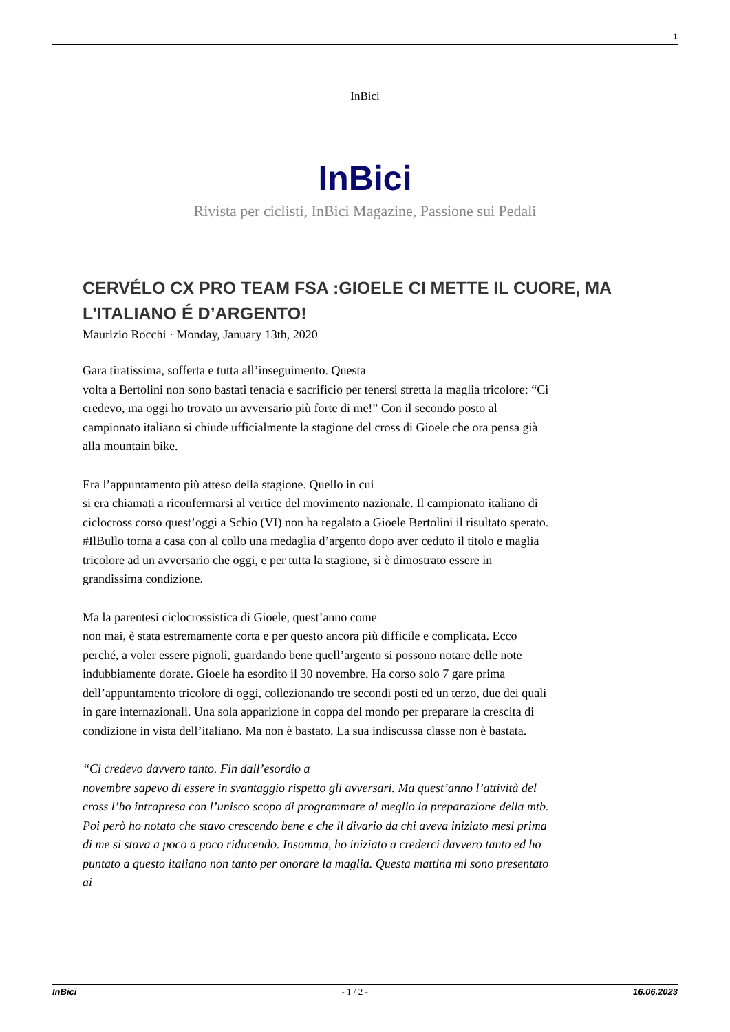1
InBici
InBici
Rivista per ciclisti, InBici Magazine, Passione sui Pedali
CERVÉLO CX PRO TEAM FSA :GIOELE CI METTE IL CUORE, MA L’ITALIANO É D’ARGENTO!
Maurizio Rocchi · Monday, January 13th, 2020
Gara tiratissima, sofferta e tutta all’inseguimento. Questa
volta a Bertolini non sono bastati tenacia e sacrificio per tenersi stretta la maglia tricolore: “Ci credevo, ma oggi ho trovato un avversario più forte di me!” Con il secondo posto al campionato italiano si chiude ufficialmente la stagione del cross di Gioele che ora pensa già alla mountain bike.
Era l’appuntamento più atteso della stagione. Quello in cui
si era chiamati a riconfermarsi al vertice del movimento nazionale. Il campionato italiano di ciclocross corso quest’oggi a Schio (VI) non ha regalato a Gioele Bertolini il risultato sperato. #IlBullo torna a casa con al collo una medaglia d’argento dopo aver ceduto il titolo e maglia tricolore ad un avversario che oggi, e per tutta la stagione, si è dimostrato essere in grandissima condizione.
Ma la parentesi ciclocrossistica di Gioele, quest’anno come
non mai, è stata estremamente corta e per questo ancora più difficile e complicata. Ecco perché, a voler essere pignoli, guardando bene quell’argento si possono notare delle note indubbiamente dorate. Gioele ha esordito il 30 novembre. Ha corso solo 7 gare prima dell’appuntamento tricolore di oggi, collezionando tre secondi posti ed un terzo, due dei quali in gare internazionali. Una sola apparizione in coppa del mondo per preparare la crescita di condizione in vista dell’italiano. Ma non è bastato. La sua indiscussa classe non è bastata.
“Ci credevo davvero tanto. Fin dall’esordio a
novembre sapevo di essere in svantaggio rispetto gli avversari. Ma quest’anno l’attività del cross l’ho intrapresa con l’unisco scopo di programmare al meglio la preparazione della mtb. Poi però ho notato che stavo crescendo bene e che il divario da chi aveva iniziato mesi prima di me si stava a poco a poco riducendo. Insomma, ho iniziato a crederci davvero tanto ed ho puntato a questo italiano non tanto per onorare la maglia. Questa mattina mi sono presentato ai
InBici - 1 / 2 - 16.06.2023